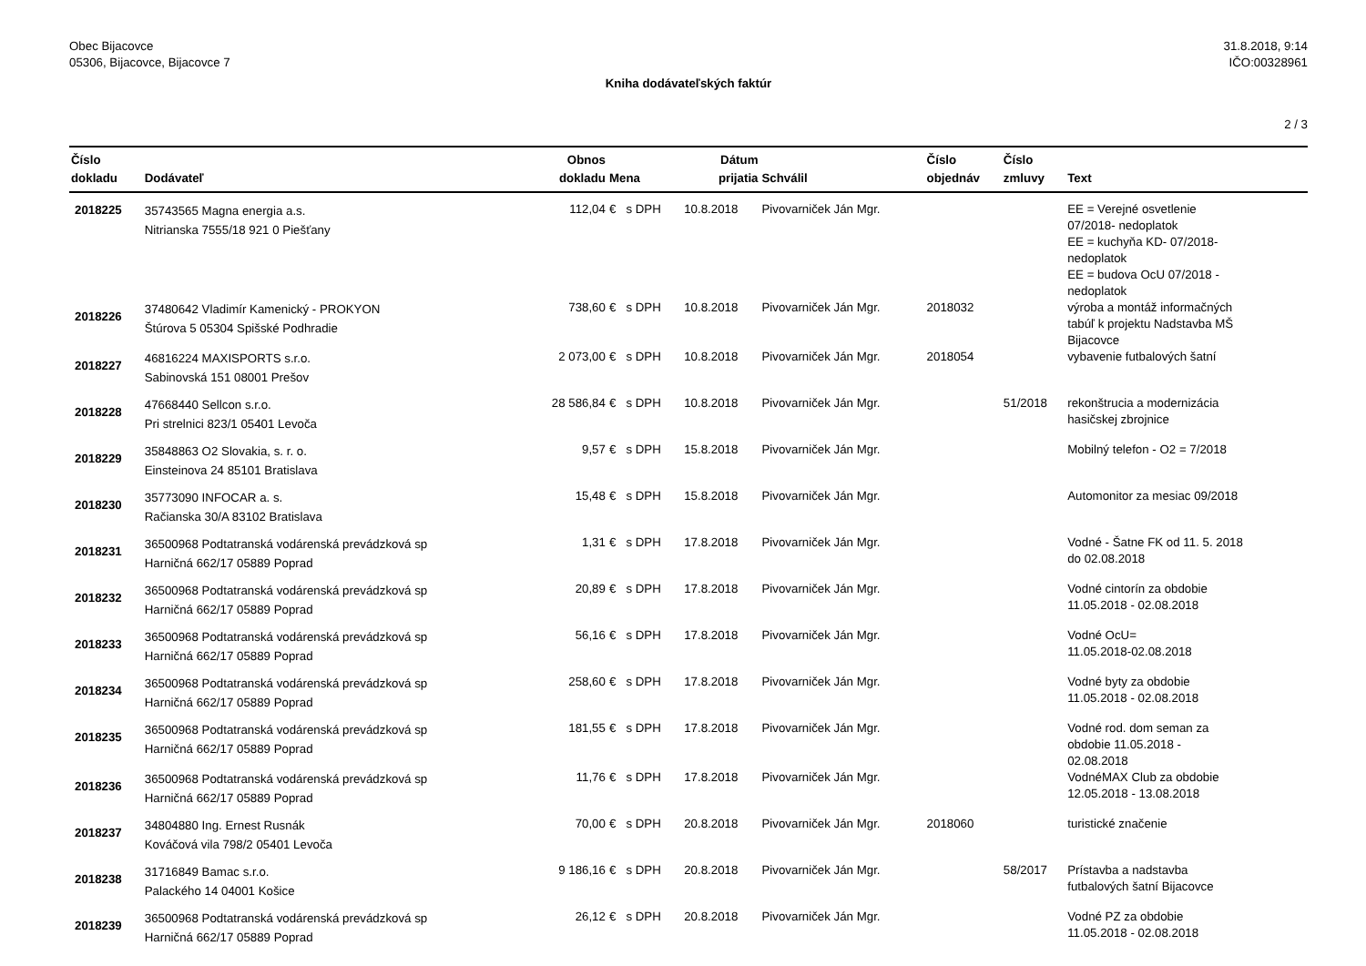Obec Bijacovce
05306, Bijacovce, Bijacovce 7
31.8.2018, 9:14
IČO:00328961
Kniha dodávateľských faktúr
2 / 3
| Číslo dokladu | Dodávateľ | Obnos dokladu | Mena | Dátum prijatia | Schválil | Číslo objednáv | Číslo zmluvy | Text |
| --- | --- | --- | --- | --- | --- | --- | --- | --- |
| 2018225 | 35743565 Magna energia a.s. Nitrianska 7555/18 921 0 Piešťany | 112,04 | € s DPH | 10.8.2018 | Pivovarniček Ján Mgr. | | | EE = Verejné osvetlenie 07/2018- nedoplatok EE = kuchyňa KD- 07/2018- nedoplatok EE = budova OcU 07/2018 - nedoplatok |
| 2018226 | 37480642 Vladimír Kamenický - PROKYON Štúrova 5 05304 Spišské Podhradie | 738,60 | € s DPH | 10.8.2018 | Pivovarniček Ján Mgr. | 2018032 | | výroba a montáž informačných tabúľ k projektu Nadstavba MŠ Bijacovce |
| 2018227 | 46816224 MAXISPORTS s.r.o. Sabinovská 151 08001 Prešov | 2 073,00 | € s DPH | 10.8.2018 | Pivovarniček Ján Mgr. | 2018054 | | vybavenie futbalových šatní |
| 2018228 | 47668440 Sellcon s.r.o. Pri strelnici 823/1 05401 Levoča | 28 586,84 | € s DPH | 10.8.2018 | Pivovarniček Ján Mgr. | | 51/2018 | rekonštrucia a modernizácia hasičskej zbrojnice |
| 2018229 | 35848863 O2 Slovakia, s. r. o. Einsteinova 24 85101 Bratislava | 9,57 | € s DPH | 15.8.2018 | Pivovarniček Ján Mgr. | | | Mobilný telefon - O2 = 7/2018 |
| 2018230 | 35773090 INFOCAR a. s. Račianska 30/A 83102 Bratislava | 15,48 | € s DPH | 15.8.2018 | Pivovarniček Ján Mgr. | | | Automonitor za mesiac 09/2018 |
| 2018231 | 36500968 Podtatranská vodárenská prevádzková sp Harničná 662/17 05889 Poprad | 1,31 | € s DPH | 17.8.2018 | Pivovarniček Ján Mgr. | | | Vodné - Šatne FK od 11. 5. 2018 do 02.08.2018 |
| 2018232 | 36500968 Podtatranská vodárenská prevádzková sp Harničná 662/17 05889 Poprad | 20,89 | € s DPH | 17.8.2018 | Pivovarniček Ján Mgr. | | | Vodné cintorín za obdobie 11.05.2018 - 02.08.2018 |
| 2018233 | 36500968 Podtatranská vodárenská prevádzková sp Harničná 662/17 05889 Poprad | 56,16 | € s DPH | 17.8.2018 | Pivovarniček Ján Mgr. | | | Vodné OcU= 11.05.2018-02.08.2018 |
| 2018234 | 36500968 Podtatranská vodárenská prevádzková sp Harničná 662/17 05889 Poprad | 258,60 | € s DPH | 17.8.2018 | Pivovarniček Ján Mgr. | | | Vodné byty za obdobie 11.05.2018 - 02.08.2018 |
| 2018235 | 36500968 Podtatranská vodárenská prevádzková sp Harničná 662/17 05889 Poprad | 181,55 | € s DPH | 17.8.2018 | Pivovarniček Ján Mgr. | | | Vodné rod. dom seman za obdobie 11.05.2018 - 02.08.2018 |
| 2018236 | 36500968 Podtatranská vodárenská prevádzková sp Harničná 662/17 05889 Poprad | 11,76 | € s DPH | 17.8.2018 | Pivovarniček Ján Mgr. | | | VodnéMAX Club za obdobie 12.05.2018 - 13.08.2018 |
| 2018237 | 34804880 Ing. Ernest Rusnák Kováčová vila 798/2 05401 Levoča | 70,00 | € s DPH | 20.8.2018 | Pivovarniček Ján Mgr. | 2018060 | | turistické značenie |
| 2018238 | 31716849 Bamac s.r.o. Palackého 14 04001 Košice | 9 186,16 | € s DPH | 20.8.2018 | Pivovarniček Ján Mgr. | | 58/2017 | Prístavba a nadstavba futbalových šatní Bijacovce |
| 2018239 | 36500968 Podtatranská vodárenská prevádzková sp Harničná 662/17 05889 Poprad | 26,12 | € s DPH | 20.8.2018 | Pivovarniček Ján Mgr. | | | Vodné PZ za obdobie 11.05.2018 - 02.08.2018 |